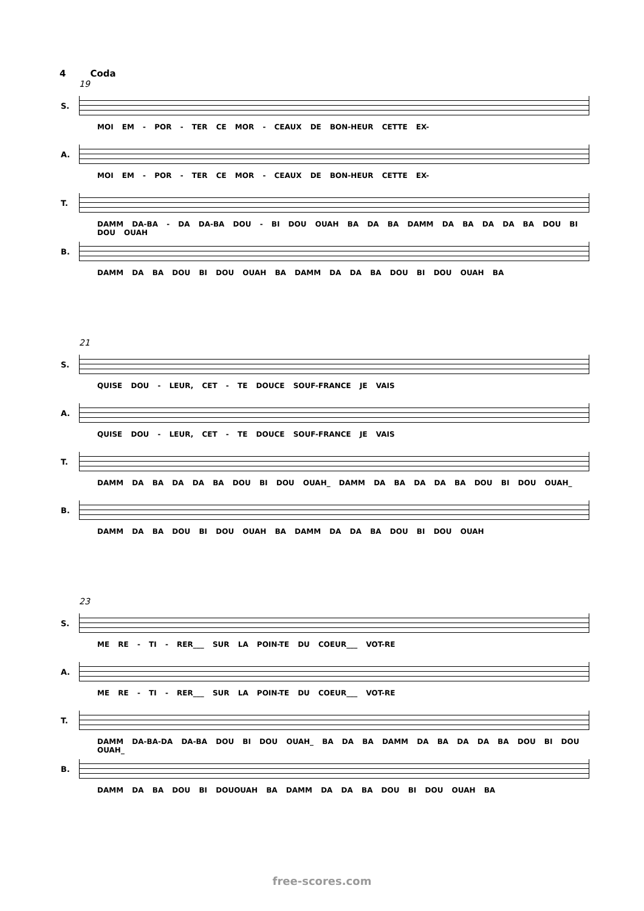4 Coda
19
S.
MOI EM - POR - TER CE MOR - CEAUX DE BON-HEUR CETTE EX-
A.
MOI EM - POR - TER CE MOR - CEAUX DE BON-HEUR CETTE EX-
T.
DAMM DA-BA - DA DA-BA DOU - BI DOU OUAH BA DA BA DAMM DA BA DA DA BA DOU BI DOU OUAH
B.
DAMM DA BA DOU BI DOU OUAH BA DAMM DA DA BA DOU BI DOU OUAH BA
21
S.
QUISE DOU - LEUR, CET - TE DOUCE SOUF-FRANCE JE VAIS
A.
QUISE DOU - LEUR, CET - TE DOUCE SOUF-FRANCE JE VAIS
T.
DAMM DA BA DA DA BA DOU BI DOU OUAH_ DAMM DA BA DA DA BA DOU BI DOU OUAH_
B.
DAMM DA BA DOU BI DOU OUAH BA DAMM DA DA BA DOU BI DOU OUAH
23
S.
ME RE - TI - RER___ SUR LA POIN-TE DU COEUR___ VOT-RE
A.
ME RE - TI - RER___ SUR LA POIN-TE DU COEUR___ VOT-RE
T.
DAMM DA-BA-DA DA-BA DOU BI DOU OUAH_ BA DA BA DAMM DA BA DA DA BA DOU BI DOU OUAH_
B.
DAMM DA BA DOU BI DOUOUAH BA DAMM DA DA BA DOU BI DOU OUAH BA
free-scores.com